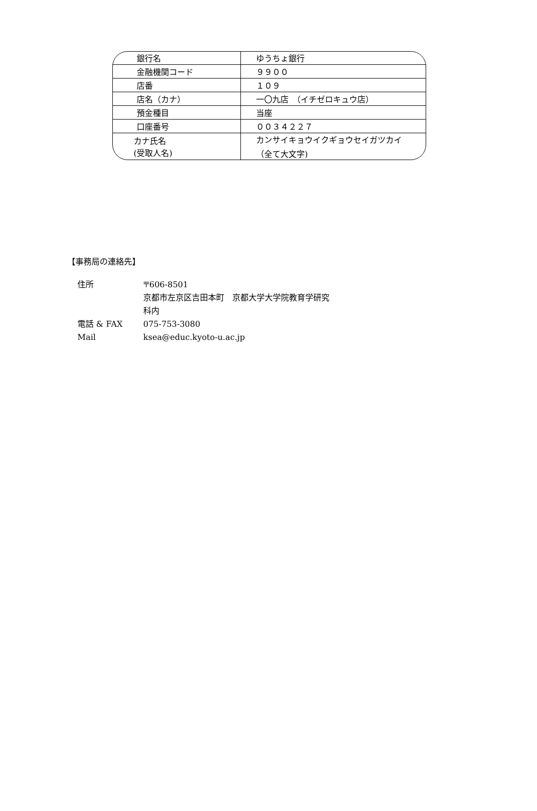| 銀行名 | ゆうちょ銀行 |
| 金融機関コード | ９９００ |
| 店番 | １０９ |
| 店名（カナ） | 一〇九店 （イチゼロキュウ店） |
| 預金種目 | 当座 |
| 口座番号 | ００３４２２７ |
| カナ氏名 (受取人名) | カンサイキョウイクギョウセイガツカイ （全て大文字) |
【事務局の連絡先】
住所 〒606-8501
京都市左京区吉田本町　京都大学大学院教育学研究
科内
電話 & FAX 075-753-3080
Mail ksea@educ.kyoto-u.ac.jp